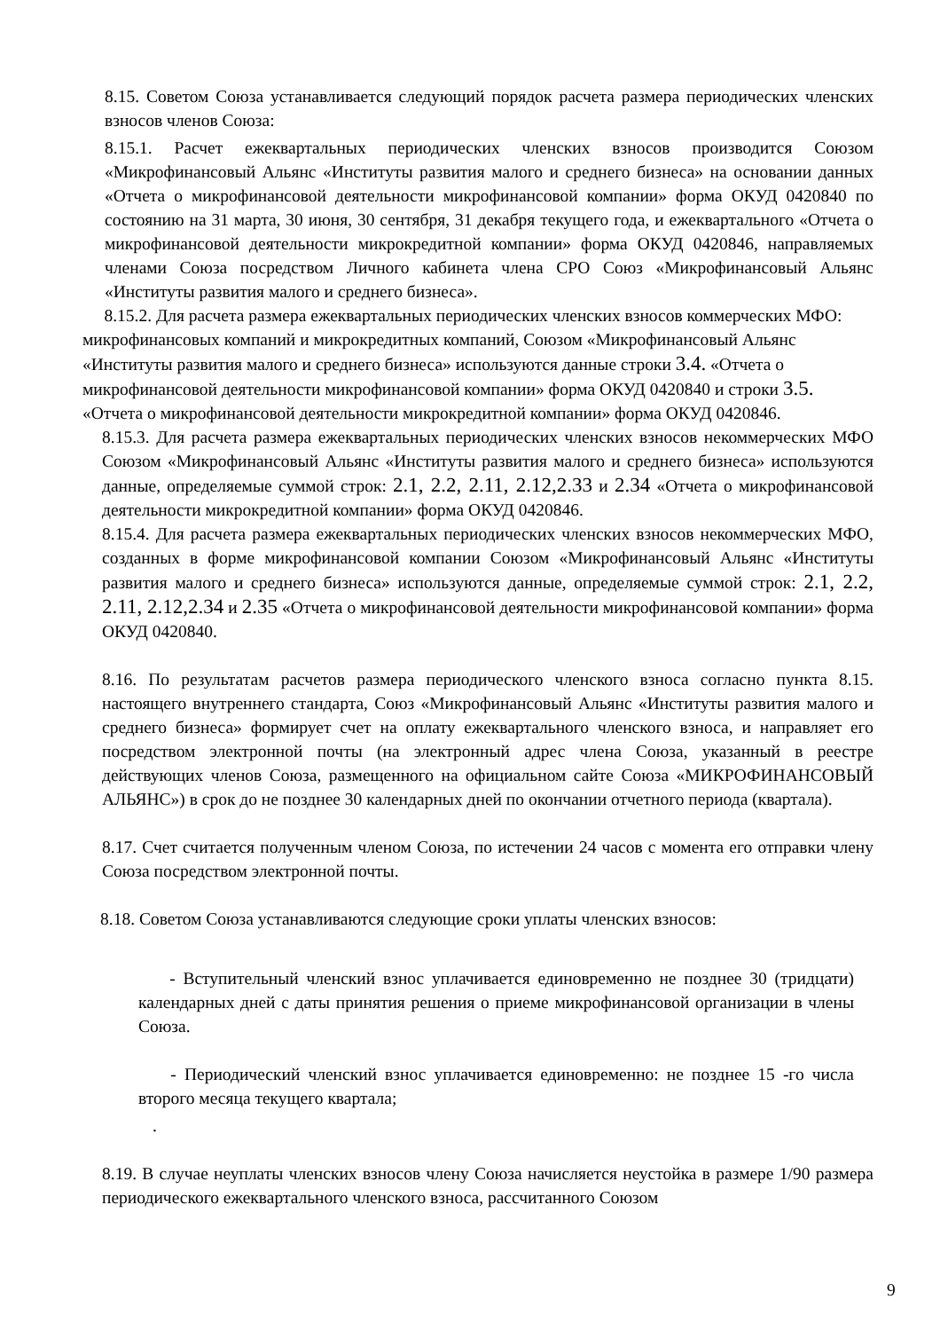8.15. Советом Союза устанавливается следующий порядок расчета размера периодических членских взносов членов Союза:
8.15.1. Расчет ежеквартальных периодических членских взносов производится Союзом «Микрофинансовый Альянс «Институты развития малого и среднего бизнеса» на основании данных «Отчета о микрофинансовой деятельности микрофинансовой компании» форма ОКУД 0420840 по состоянию на 31 марта, 30 июня, 30 сентября, 31 декабря текущего года, и ежеквартального «Отчета о микрофинансовой деятельности микрокредитной компании» форма ОКУД 0420846, направляемых членами Союза посредством Личного кабинета члена СРО Союз «Микрофинансовый Альянс «Институты развития малого и среднего бизнеса».
8.15.2. Для расчета размера ежеквартальных периодических членских взносов коммерческих МФО: микрофинансовых компаний и микрокредитных компаний, Союзом «Микрофинансовый Альянс «Институты развития малого и среднего бизнеса» используются данные строки 3.4. «Отчета о микрофинансовой деятельности микрофинансовой компании» форма ОКУД 0420840 и строки 3.5. «Отчета о микрофинансовой деятельности микрокредитной компании» форма ОКУД 0420846.
8.15.3. Для расчета размера ежеквартальных периодических членских взносов некоммерческих МФО Союзом «Микрофинансовый Альянс «Институты развития малого и среднего бизнеса» используются данные, определяемые суммой строк: 2.1, 2.2, 2.11, 2.12,2.33 и 2.34 «Отчета о микрофинансовой деятельности микрокредитной компании» форма ОКУД 0420846.
8.15.4. Для расчета размера ежеквартальных периодических членских взносов некоммерческих МФО, созданных в форме микрофинансовой компании Союзом «Микрофинансовый Альянс «Институты развития малого и среднего бизнеса» используются данные, определяемые суммой строк: 2.1, 2.2, 2.11, 2.12,2.34 и 2.35 «Отчета о микрофинансовой деятельности микрофинансовой компании» форма ОКУД 0420840.
8.16. По результатам расчетов размера периодического членского взноса согласно пункта 8.15. настоящего внутреннего стандарта, Союз «Микрофинансовый Альянс «Институты развития малого и среднего бизнеса» формирует счет на оплату ежеквартального членского взноса, и направляет его посредством электронной почты (на электронный адрес члена Союза, указанный в реестре действующих членов Союза, размещенного на официальном сайте Союза «МИКРОФИНАНСОВЫЙ АЛЬЯНС») в срок до не позднее 30 календарных дней по окончании отчетного периода (квартала).
8.17. Счет считается полученным членом Союза, по истечении 24 часов с момента его отправки члену Союза посредством электронной почты.
8.18. Советом Союза устанавливаются следующие сроки уплаты членских взносов:
- Вступительный членский взнос уплачивается единовременно не позднее 30 (тридцати) календарных дней с даты принятия решения о приеме микрофинансовой организации в члены Союза.
- Периодический членский взнос уплачивается единовременно: не позднее 15 -го числа второго месяца текущего квартала;
.
8.19. В случае неуплаты членских взносов члену Союза начисляется неустойка в размере 1/90 размера периодического ежеквартального членского взноса, рассчитанного Союзом
9